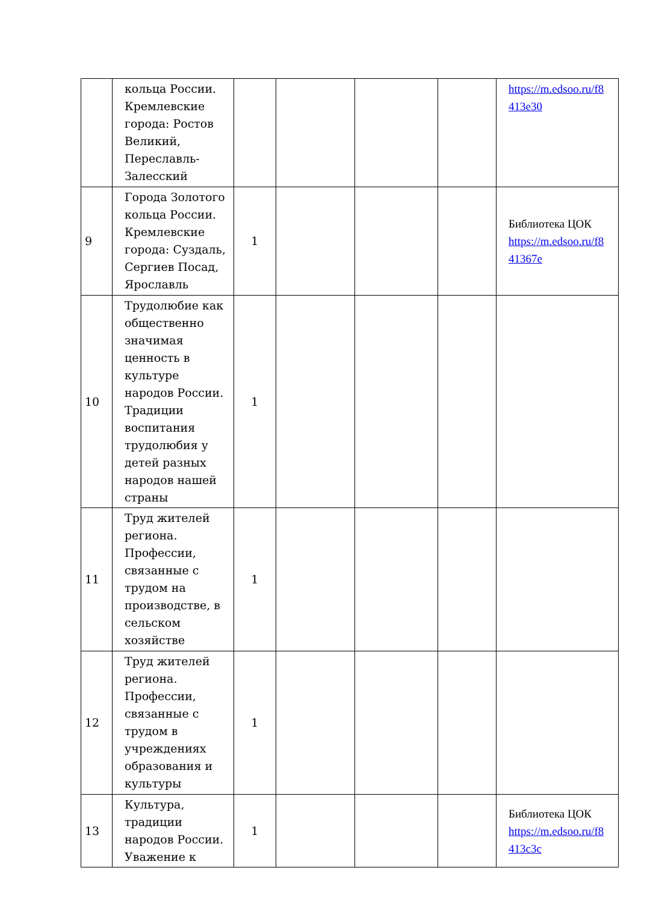| | кольца России. Кремлевские города: Ростов Великий, Переславль-Залесский | | | | | https://m.edsoo.ru/f8 413e30 |
| 9 | Города Золотого кольца России. Кремлевские города: Суздаль, Сергиев Посад, Ярославль | 1 | | | | Библиотека ЦОК https://m.edsoo.ru/f8 41367e |
| 10 | Трудолюбие как общественно значимая ценность в культуре народов России. Традиции воспитания трудолюбия у детей разных народов нашей страны | 1 | | | | |
| 11 | Труд жителей региона. Профессии, связанные с трудом на производстве, в сельском хозяйстве | 1 | | | | |
| 12 | Труд жителей региона. Профессии, связанные с трудом в учреждениях образования и культуры | 1 | | | | |
| 13 | Культура, традиции народов России. Уважение к | 1 | | | | Библиотека ЦОК https://m.edsoo.ru/f8 413c3c |